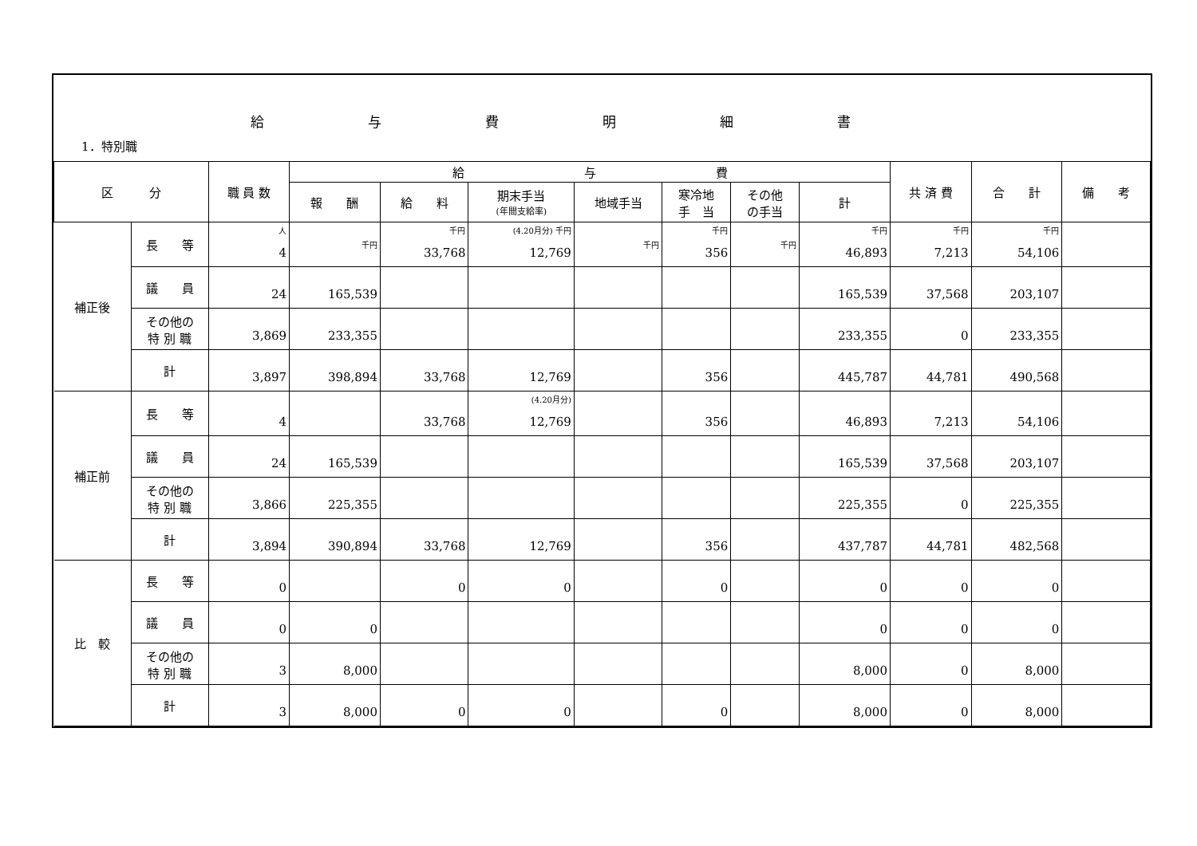給与費明細書
1．特別職
| 区 分 | | 職 員 数 | 給 与 費 | | | | | | | 共 済 費 | 合 計 | 備 考 |
| --- | --- | --- | --- | --- | --- | --- | --- | --- | --- | --- | --- | --- |
| | | | 報 酬 | 給 料 | 期末手当 (年間支給率) | 地域手当 | 寒冷地 手 当 | その他 の手当 | 計 | | | |
| 補正後 | 長 等 | 人 4 | 千円 | 千円 33,768 | (4.20月分) 千円 12,769 | 千円 | 千円 356 | 千円 | 千円 46,893 | 千円 7,213 | 千円 54,106 | |
| | 議 員 | 24 | 165,539 | | | | | | 165,539 | 37,568 | 203,107 | |
| | その他の 特 別 職 | 3,869 | 233,355 | | | | | | 233,355 | 0 | 233,355 | |
| | 計 | 3,897 | 398,894 | 33,768 | 12,769 | | 356 | | 445,787 | 44,781 | 490,568 | |
| 補正前 | 長 等 | 4 | | 33,768 | (4.20月分) 12,769 | | 356 | | 46,893 | 7,213 | 54,106 | |
| | 議 員 | 24 | 165,539 | | | | | | 165,539 | 37,568 | 203,107 | |
| | その他の 特 別 職 | 3,866 | 225,355 | | | | | | 225,355 | 0 | 225,355 | |
| | 計 | 3,894 | 390,894 | 33,768 | 12,769 | | 356 | | 437,787 | 44,781 | 482,568 | |
| 比 較 | 長 等 | 0 | | 0 | 0 | | 0 | | 0 | 0 | 0 | |
| | 議 員 | 0 | 0 | | | | | | 0 | 0 | 0 | |
| | その他の 特 別 職 | 3 | 8,000 | | | | | | 8,000 | 0 | 8,000 | |
| | 計 | 3 | 8,000 | 0 | 0 | | 0 | | 8,000 | 0 | 8,000 | |